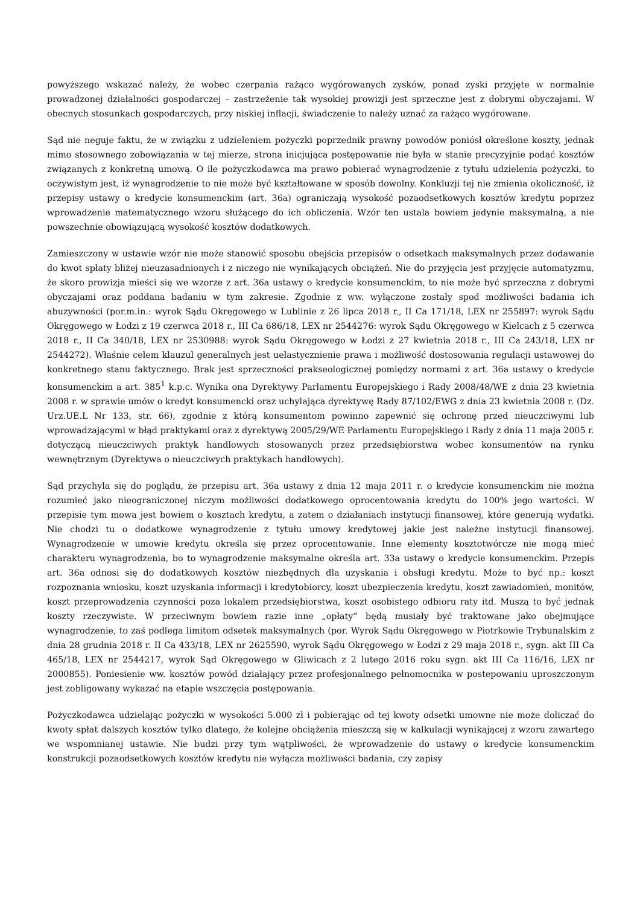powyższego wskazać należy, że wobec czerpania rażąco wygórowanych zysków, ponad zyski przyjęte w normalnie prowadzonej działalności gospodarczej – zastrzeżenie tak wysokiej prowizji jest sprzeczne jest z dobrymi obyczajami. W obecnych stosunkach gospodarczych, przy niskiej inflacji, świadczenie to należy uznać za rażąco wygórowane.
Sąd nie neguje faktu, że w związku z udzieleniem pożyczki poprzednik prawny powodów poniósł określone koszty, jednak mimo stosownego zobowiązania w tej mierze, strona inicjująca postępowanie nie była w stanie precyzyjnie podać kosztów związanych z konkretną umową. O ile pożyczkodawca ma prawo pobierać wynagrodzenie z tytułu udzielenia pożyczki, to oczywistym jest, iż wynagrodzenie to nie może być kształtowane w sposób dowolny. Konkluzji tej nie zmienia okoliczność, iż przepisy ustawy o kredycie konsumenckim (art. 36a) ograniczają wysokość pozaodsetkowych kosztów kredytu poprzez wprowadzenie matematycznego wzoru służącego do ich obliczenia. Wzór ten ustala bowiem jedynie maksymalną, a nie powszechnie obowiązującą wysokość kosztów dodatkowych.
Zamieszczony w ustawie wzór nie może stanowić sposobu obejścia przepisów o odsetkach maksymalnych przez dodawanie do kwot spłaty bliżej nieuzasadnionych i z niczego nie wynikających obciążeń. Nie do przyjęcia jest przyjęcie automatyzmu, że skoro prowizja mieści się we wzorze z art. 36a ustawy o kredycie konsumenckim, to nie może być sprzeczna z dobrymi obyczajami oraz poddana badaniu w tym zakresie. Zgodnie z ww. wyłączone zostały spod możliwości badania ich abuzywności (por.m.in.: wyrok Sądu Okręgowego w Lublinie z 26 lipca 2018 r., II Ca 171/18, LEX nr 255897: wyrok Sądu Okręgowego w Łodzi z 19 czerwca 2018 r., III Ca 686/18, LEX nr 2544276: wyrok Sądu Okręgowego w Kielcach z 5 czerwca 2018 r., II Ca 340/18, LEX nr 2530988: wyrok Sądu Okręgowego w Łodzi z 27 kwietnia 2018 r., III Ca 243/18, LEX nr 2544272). Właśnie celem klauzul generalnych jest uelastycznienie prawa i możliwość dostosowania regulacji ustawowej do konkretnego stanu faktycznego. Brak jest sprzeczności prakseologicznej pomiędzy normami z art. 36a ustawy o kredycie konsumenckim a art. 385<sup>1</sup> k.p.c. Wynika ona Dyrektywy Parlamentu Europejskiego i Rady 2008/48/WE z dnia 23 kwietnia 2008 r. w sprawie umów o kredyt konsumencki oraz uchylająca dyrektywę Rady 87/102/EWG z dnia 23 kwietnia 2008 r. (Dz. Urz.UE.L Nr 133, str. 66), zgodnie z którą konsumentom powinno zapewnić się ochronę przed nieuczciwymi lub wprowadzającymi w błąd praktykami oraz z dyrektywą 2005/29/WE Parlamentu Europejskiego i Rady z dnia 11 maja 2005 r. dotyczącą nieuczciwych praktyk handlowych stosowanych przez przedsiębiorstwa wobec konsumentów na rynku wewnętrznym (Dyrektywa o nieuczciwych praktykach handlowych).
Sąd przychyla się do poglądu, że przepisu art. 36a ustawy z dnia 12 maja 2011 r. o kredycie konsumenckim nie można rozumieć jako nieograniczonej niczym możliwości dodatkowego oprocentowania kredytu do 100% jego wartości. W przepisie tym mowa jest bowiem o kosztach kredytu, a zatem o działaniach instytucji finansowej, które generują wydatki. Nie chodzi tu o dodatkowe wynagrodzenie z tytułu umowy kredytowej jakie jest należne instytucji finansowej. Wynagrodzenie w umowie kredytu określa się przez oprocentowanie. Inne elementy kosztotwórcze nie mogą mieć charakteru wynagrodzenia, bo to wynagrodzenie maksymalne określa art. 33a ustawy o kredycie konsumenckim. Przepis art. 36a odnosi się do dodatkowych kosztów niezbędnych dla uzyskania i obsługi kredytu. Może to być np.: koszt rozpoznania wniosku, koszt uzyskania informacji i kredytobiorcy, koszt ubezpieczenia kredytu, koszt zawiadomień, monitów, koszt przeprowadzenia czynności poza lokalem przedsiębiorstwa, koszt osobistego odbioru raty itd. Muszą to być jednak koszty rzeczywiste. W przeciwnym bowiem razie inne „opłaty” będą musiały być traktowane jako obejmujące wynagrodzenie, to zaś podlega limitom odsetek maksymalnych (por. Wyrok Sądu Okręgowego w Piotrkowie Trybunalskim z dnia 28 grudnia 2018 r. II Ca 433/18, LEX nr 2625590, wyrok Sądu Okręgowego w Łodzi z 29 maja 2018 r., sygn. akt III Ca 465/18, LEX nr 2544217, wyrok Sąd Okręgowego w Gliwicach z 2 lutego 2016 roku sygn. akt III Ca 116/16, LEX nr 2000855). Poniesienie ww. kosztów powód działający przez profesjonalnego pełnomocnika w postepowaniu uproszczonym jest zobligowany wykazać na etapie wszczęcia postępowania.
Pożyczkodawca udzielając pożyczki w wysokości 5.000 zł i pobierając od tej kwoty odsetki umowne nie może doliczać do kwoty spłat dalszych kosztów tylko dlatego, że kolejne obciążenia mieszczą się w kalkulacji wynikającej z wzoru zawartego we wspomnianej ustawie. Nie budzi przy tym wątpliwości, że wprowadzenie do ustawy o kredycie konsumenckim konstrukcji pozaodsetkowych kosztów kredytu nie wyłącza możliwości badania, czy zapisy